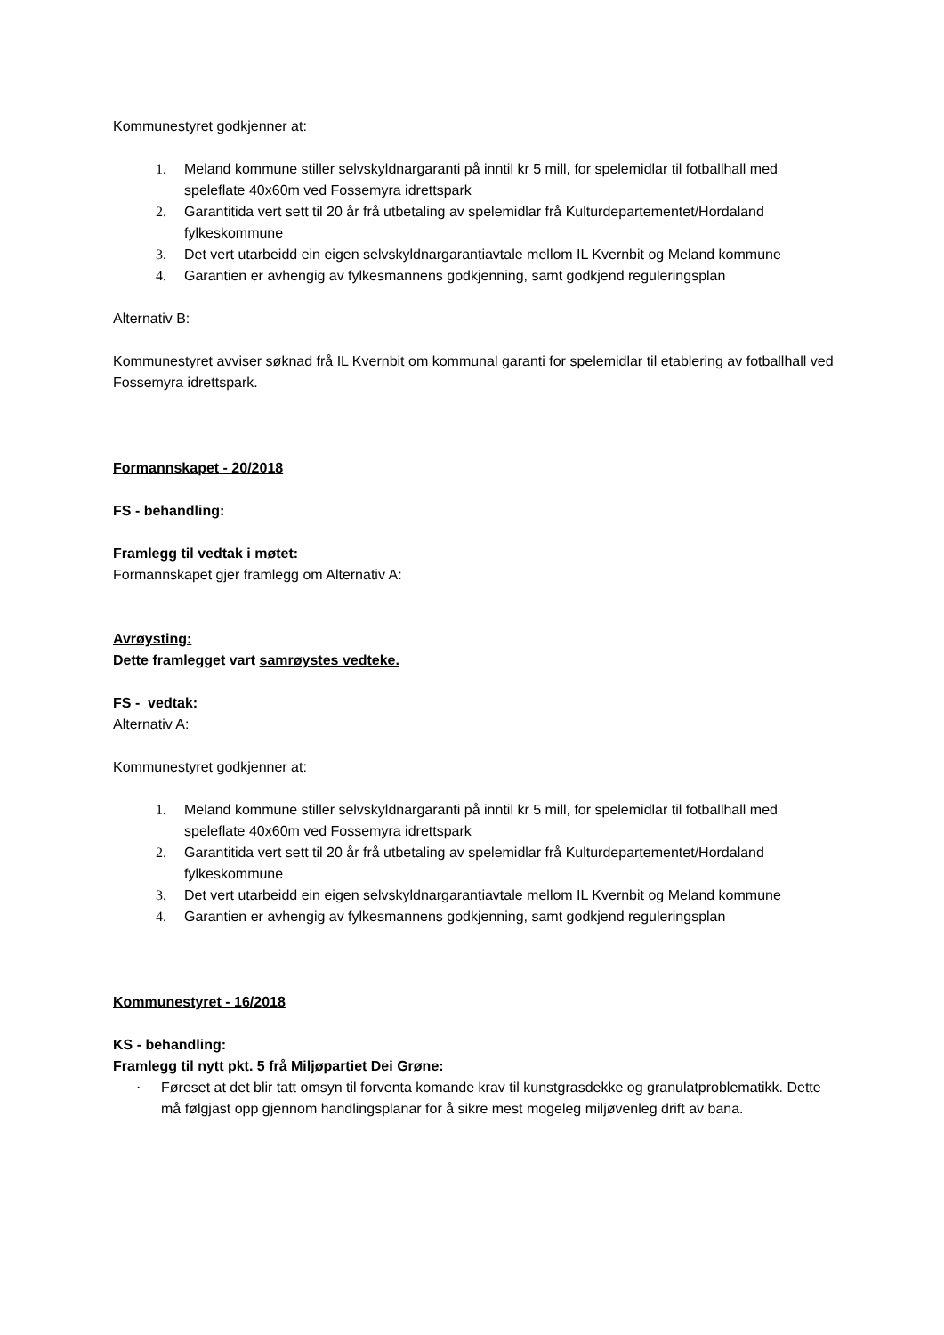Kommunestyret godkjenner at:
1. Meland kommune stiller selvskyldnargaranti på inntil kr 5 mill, for spelemidlar til fotballhall med speleflate 40x60m ved Fossemyra idrettspark
2. Garantitida vert sett til 20 år frå utbetaling av spelemidlar frå Kulturdepartementet/Hordaland fylkeskommune
3. Det vert utarbeidd ein eigen selvskyldnargarantiavtale mellom IL Kvernbit og Meland kommune
4. Garantien er avhengig av fylkesmannens godkjenning, samt godkjend reguleringsplan
Alternativ B:
Kommunestyret avviser søknad frå IL Kvernbit om kommunal garanti for spelemidlar til etablering av fotballhall ved Fossemyra idrettspark.
Formannskapet - 20/2018
FS - behandling:
Framlegg til vedtak i møtet:
Formannskapet gjer framlegg om Alternativ A:
Avrøysting:
Dette framlegget vart samrøystes vedteke.
FS - vedtak:
Alternativ A:
Kommunestyret godkjenner at:
1. Meland kommune stiller selvskyldnargaranti på inntil kr 5 mill, for spelemidlar til fotballhall med speleflate 40x60m ved Fossemyra idrettspark
2. Garantitida vert sett til 20 år frå utbetaling av spelemidlar frå Kulturdepartementet/Hordaland fylkeskommune
3. Det vert utarbeidd ein eigen selvskyldnargarantiavtale mellom IL Kvernbit og Meland kommune
4. Garantien er avhengig av fylkesmannens godkjenning, samt godkjend reguleringsplan
Kommunestyret - 16/2018
KS - behandling:
Framlegg til nytt pkt. 5 frå Miljøpartiet Dei Grøne:
· Føreset at det blir tatt omsyn til forventa komande krav til kunstgrasdekke og granulatproblematikk. Dette må følgjast opp gjennom handlingsplanar for å sikre mest mogeleg miljøvenleg drift av bana.